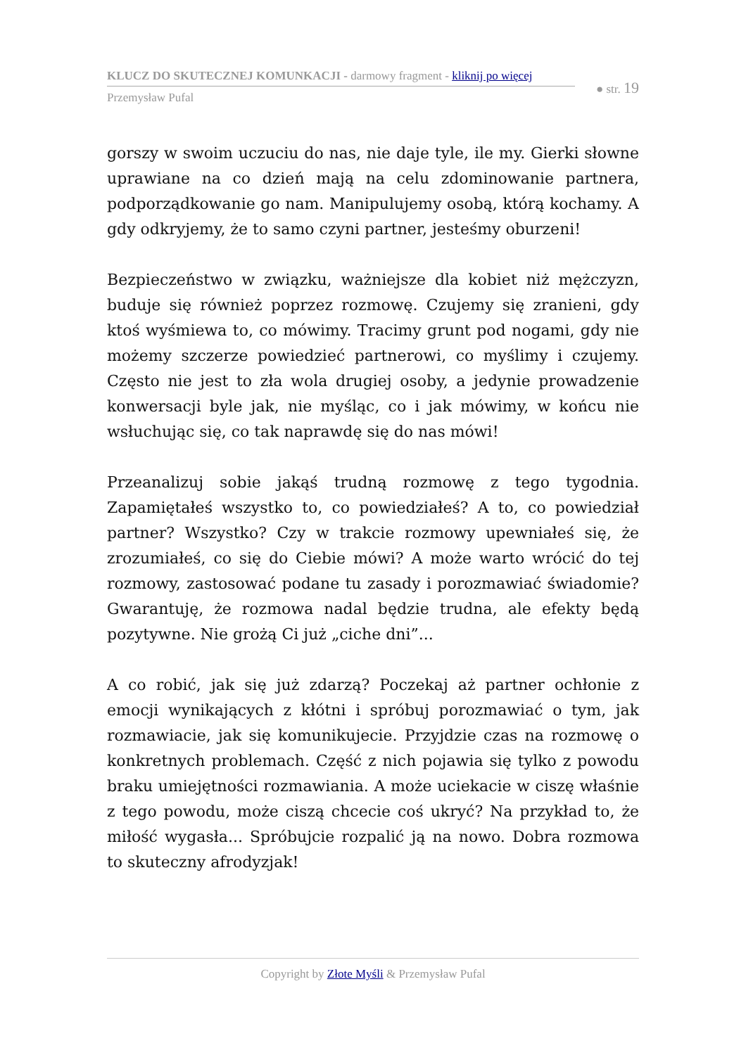KLUCZ DO SKUTECZNEJ KOMUNKACJI - darmowy fragment - kliknij po więcej
● str. 19
Przemysław Pufal
gorszy w swoim uczuciu do nas, nie daje tyle, ile my. Gierki słowne uprawiane na co dzień mają na celu zdominowanie partnera, podporządkowanie go nam. Manipulujemy osobą, którą kochamy. A gdy odkryjemy, że to samo czyni partner, jesteśmy oburzeni!
Bezpieczeństwo w związku, ważniejsze dla kobiet niż mężczyzn, buduje się również poprzez rozmowę. Czujemy się zranieni, gdy ktoś wyśmiewa to, co mówimy. Tracimy grunt pod nogami, gdy nie możemy szczerze powiedzieć partnerowi, co myślimy i czujemy. Często nie jest to zła wola drugiej osoby, a jedynie prowadzenie konwersacji byle jak, nie myśląc, co i jak mówimy, w końcu nie wsłuchując się, co tak naprawdę się do nas mówi!
Przeanalizuj sobie jakąś trudną rozmowę z tego tygodnia. Zapamiętałeś wszystko to, co powiedziałeś? A to, co powiedział partner? Wszystko? Czy w trakcie rozmowy upewniałeś się, że zrozumiałeś, co się do Ciebie mówi? A może warto wrócić do tej rozmowy, zastosować podane tu zasady i porozmawiać świadomie? Gwarantuję, że rozmowa nadal będzie trudna, ale efekty będą pozytywne. Nie grożą Ci już „ciche dni”...
A co robić, jak się już zdarzą? Poczekaj aż partner ochłonie z emocji wynikających z kłótni i spróbuj porozmawiać o tym, jak rozmawiacie, jak się komunikujecie. Przyjdzie czas na rozmowę o konkretnych problemach. Część z nich pojawia się tylko z powodu braku umiejętności rozmawiania. A może uciekacie w ciszę właśnie z tego powodu, może ciszą chcecie coś ukryć? Na przykład to, że miłość wygasła... Spróbujcie rozpalić ją na nowo. Dobra rozmowa to skuteczny afrodyzjak!
Copyright by Złote Myśli & Przemysław Pufal